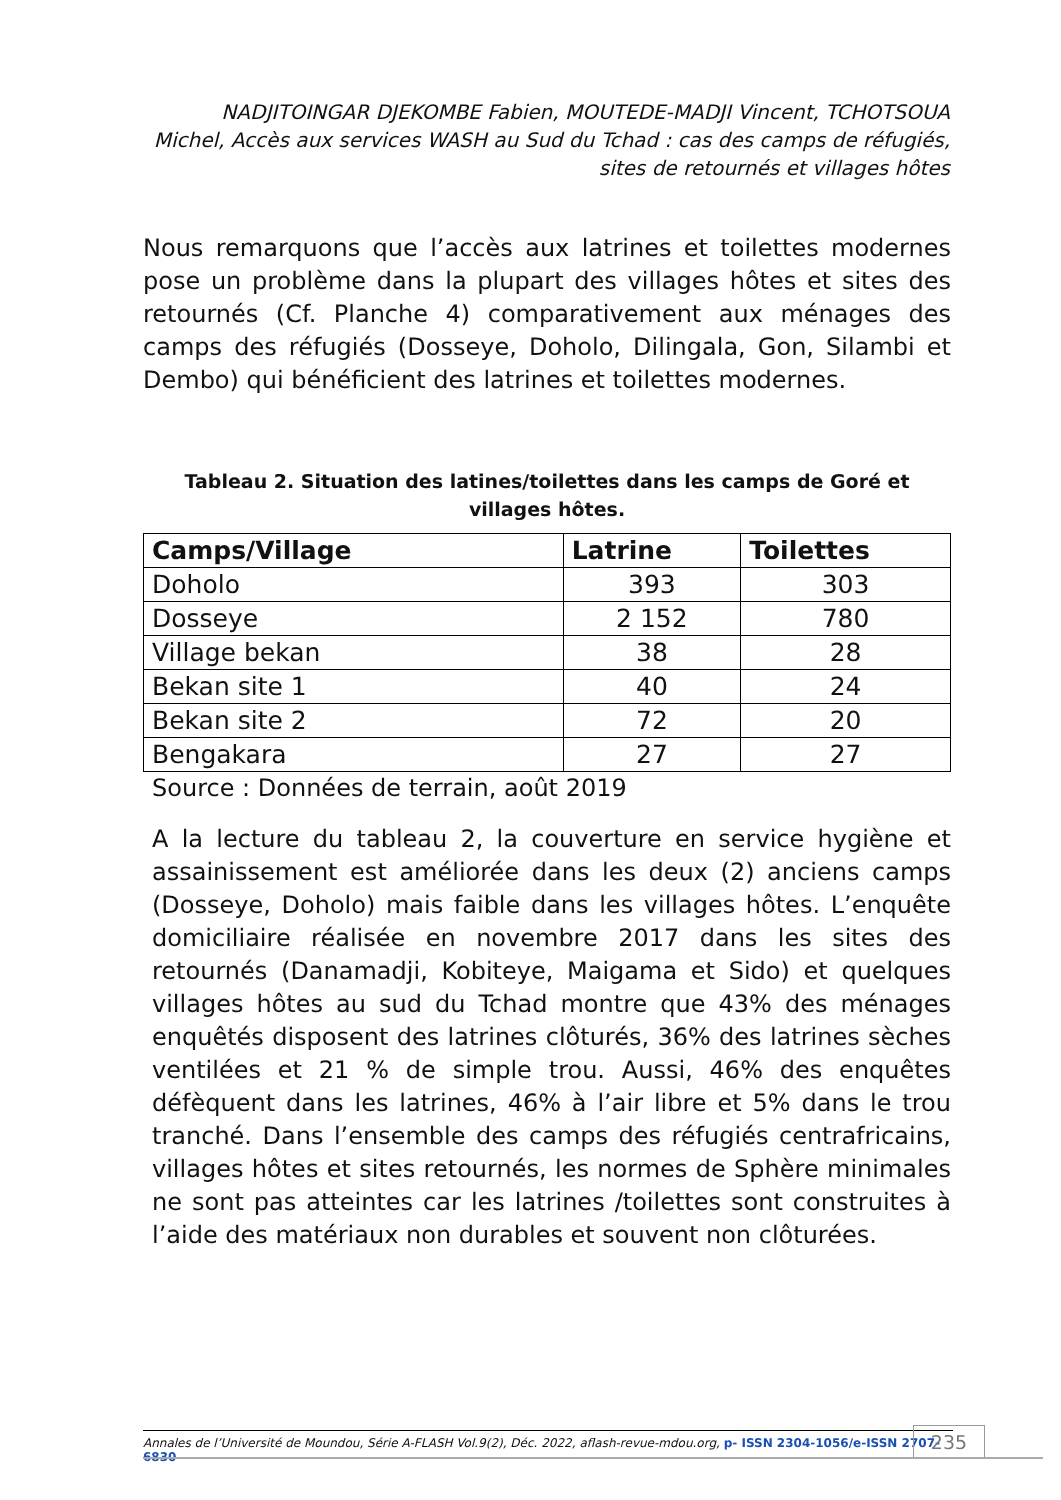NADJITOINGAR DJEKOMBE Fabien, MOUTEDE-MADJI Vincent, TCHOTSOUA Michel, Accès aux services WASH au Sud du Tchad : cas des camps de réfugiés, sites de retournés et villages hôtes
Nous remarquons que l’accès aux latrines et toilettes modernes pose un problème dans la plupart des villages hôtes et sites des retournés (Cf. Planche 4) comparativement aux ménages des camps des réfugiés (Dosseye, Doholo, Dilingala, Gon, Silambi et Dembo) qui bénéficient des latrines et toilettes modernes.
Tableau 2. Situation des latines/toilettes dans les camps de Goré et villages hôtes.
| Camps/Village | Latrine | Toilettes |
| --- | --- | --- |
| Doholo | 393 | 303 |
| Dosseye | 2 152 | 780 |
| Village bekan | 38 | 28 |
| Bekan site 1 | 40 | 24 |
| Bekan site 2 | 72 | 20 |
| Bengakara | 27 | 27 |
Source : Données de terrain, août 2019
A la lecture du tableau 2, la couverture en service hygiène et assainissement est améliorée dans les deux (2) anciens camps (Dosseye, Doholo) mais faible dans les villages hôtes. L’enquête domiciliaire réalisée en novembre 2017 dans les sites des retournés (Danamadji, Kobiteye, Maigama et Sido) et quelques villages hôtes au sud du Tchad montre que 43% des ménages enquêtés disposent des latrines clôturés, 36% des latrines sèches ventilées et 21 % de simple trou. Aussi, 46% des enquêtes défèquent dans les latrines, 46% à l’air libre et 5% dans le trou tranché. Dans l’ensemble des camps des réfugiés centrafricains, villages hôtes et sites retournés, les normes de Sphère minimales ne sont pas atteintes car les latrines /toilettes sont construites à l’aide des matériaux non durables et souvent non clôturées.
Annales de l’Université de Moundou, Série A-FLASH Vol.9(2), Déc. 2022, aflash-revue-mdou.org, p- ISSN 2304-1056/e-ISSN 2707-6830
235